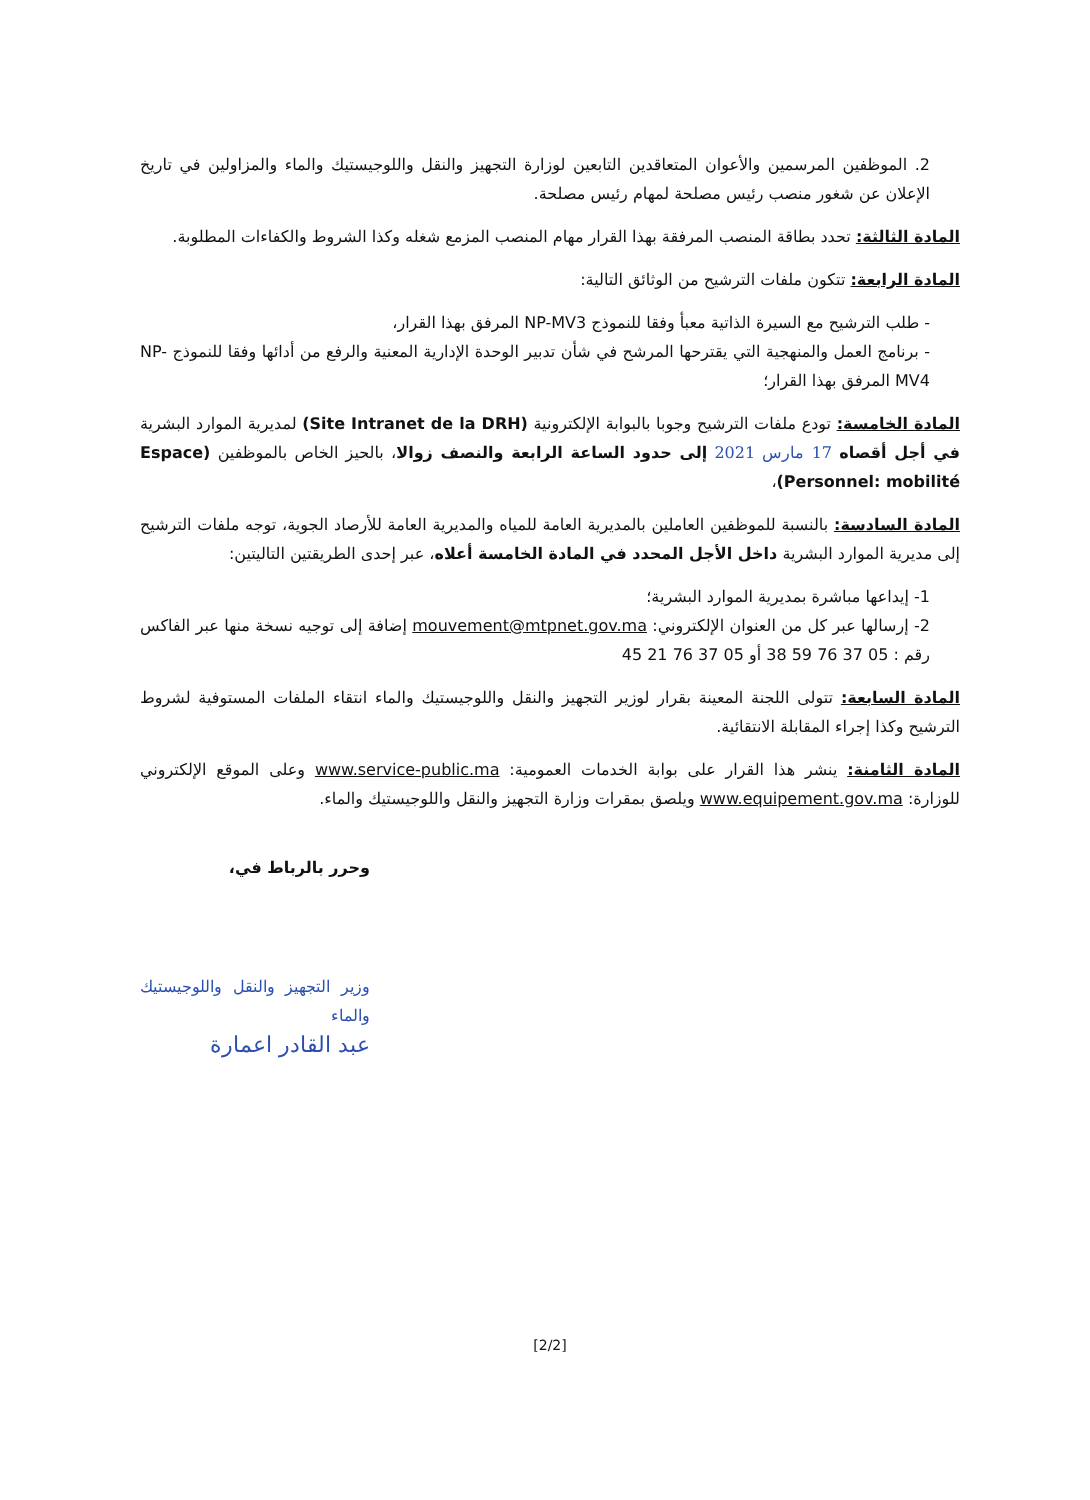2. الموظفين المرسمين والأعوان المتعاقدين التابعين لوزارة التجهيز والنقل واللوجيستيك والماء والمزاولين في تاريخ الإعلان عن شغور منصب رئيس مصلحة لمهام رئيس مصلحة.
المادة الثالثة: تحدد بطاقة المنصب المرفقة بهذا القرار مهام المنصب المزمع شغله وكذا الشروط والكفاءات المطلوبة.
المادة الرابعة: تتكون ملفات الترشيح من الوثائق التالية:
- طلب الترشيح مع السيرة الذاتية معبأ وفقا للنموذج NP-MV3 المرفق بهذا القرار،
- برنامج العمل والمنهجية التي يقترحها المرشح في شأن تدبير الوحدة الإدارية المعنية والرفع من أدائها وفقا للنموذج NP-MV4 المرفق بهذا القرار؛
المادة الخامسة: تودع ملفات الترشيح وجوبا بالبوابة الإلكترونية (Site Intranet de la DRH) لمديرية الموارد البشرية في أجل أقصاه 17 مارس 2021 إلى حدود الساعة الرابعة والنصف زوالا، بالحيز الخاص بالموظفين (Espace Personnel: mobilité)،
المادة السادسة: بالنسبة للموظفين العاملين بالمديرية العامة للمياه والمديرية العامة للأرصاد الجوية، توجه ملفات الترشيح إلى مديرية الموارد البشرية داخل الأجل المحدد في المادة الخامسة أعلاه، عبر إحدى الطريقتين التاليتين:
1- إيداعها مباشرة بمديرية الموارد البشرية؛
2- إرسالها عبر كل من العنوان الإلكتروني: mouvement@mtpnet.gov.ma إضافة إلى توجيه نسخة منها عبر الفاكس رقم : 05 37 76 59 38 أو 05 37 76 21 45
المادة السابعة: تتولى اللجنة المعينة بقرار لوزير التجهيز والنقل واللوجيستيك والماء انتقاء الملفات المستوفية لشروط الترشيح وكذا إجراء المقابلة الانتقائية.
المادة الثامنة: ينشر هذا القرار على بوابة الخدمات العمومية: www.service-public.ma وعلى الموقع الإلكتروني للوزارة: www.equipement.gov.ma ويلصق بمقرات وزارة التجهيز والنقل واللوجيستيك والماء.
وحرر بالرباط في،
وزير التجهيز والنقل واللوجيستيك والماء
عبد القادر اعمارة
[2/2]